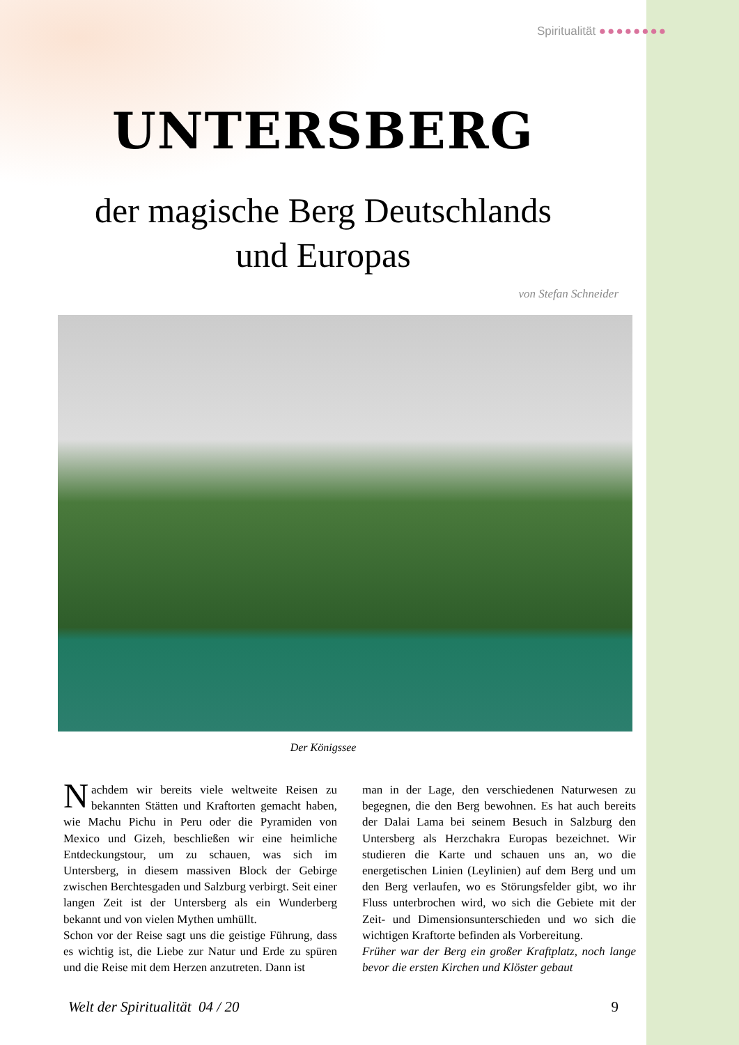Spiritualität ●●●●●●●●
UNTERSBERG
der magische Berg Deutschlands
und Europas
von Stefan Schneider
Der Königssee
Nachdem wir bereits viele weltweite Reisen zu bekannten Stätten und Kraftorten gemacht haben, wie Machu Pichu in Peru oder die Pyramiden von Mexico und Gizeh, beschließen wir eine heimliche Entdeckungstour, um zu schauen, was sich im Untersberg, in diesem massiven Block der Gebirge zwischen Berchtesgaden und Salzburg verbirgt. Seit einer langen Zeit ist der Untersberg als ein Wunderberg bekannt und von vielen Mythen umhüllt.
Schon vor der Reise sagt uns die geistige Führung, dass es wichtig ist, die Liebe zur Natur und Erde zu spüren und die Reise mit dem Herzen anzutreten. Dann ist
man in der Lage, den verschiedenen Naturwesen zu begegnen, die den Berg bewohnen. Es hat auch bereits der Dalai Lama bei seinem Besuch in Salzburg den Untersberg als Herzchakra Europas bezeichnet. Wir studieren die Karte und schauen uns an, wo die energetischen Linien (Leylinien) auf dem Berg und um den Berg verlaufen, wo es Störungsfelder gibt, wo ihr Fluss unterbrochen wird, wo sich die Gebiete mit der Zeit- und Dimensionsunterschieden und wo sich die wichtigen Kraftorte befinden als Vorbereitung.
Früher war der Berg ein großer Kraftplatz, noch lange bevor die ersten Kirchen und Klöster gebaut
Welt der Spiritualität 04 / 20 9